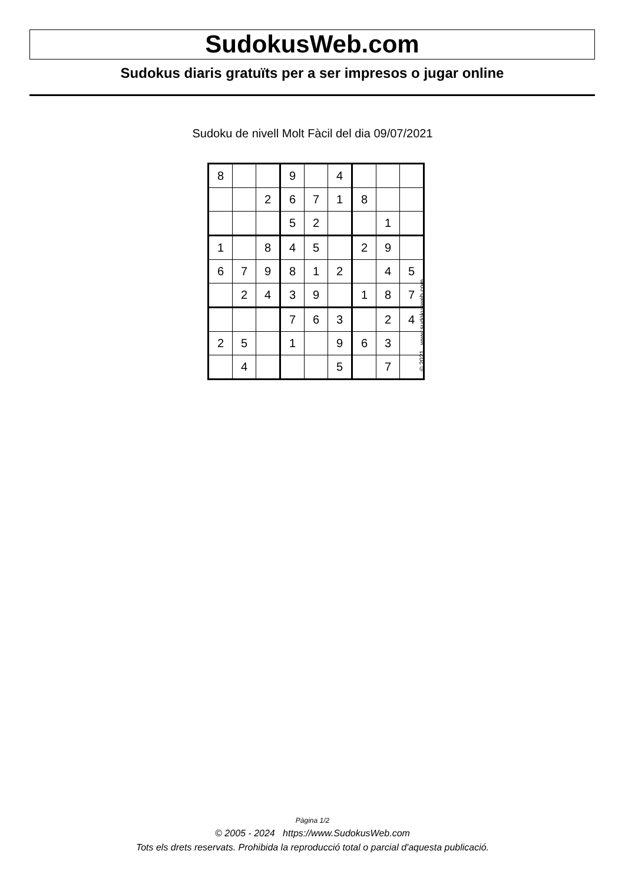SudokusWeb.com
Sudokus diaris gratuïts per a ser impresos o jugar online
Sudoku de nivell Molt Fàcil del dia 09/07/2021
| 8 | | | 9 | | 4 | | | |
| | | 2 | 6 | 7 | 1 | 8 | | |
| | | | 5 | 2 | | | 1 | |
| 1 | | 8 | 4 | 5 | | 2 | 9 | |
| 6 | 7 | 9 | 8 | 1 | 2 | | 4 | 5 |
| | 2 | 4 | 3 | 9 | | 1 | 8 | 7 |
| | | | 7 | 6 | 3 | | 2 | 4 |
| 2 | 5 | | 1 | | 9 | 6 | 3 | |
| | 4 | | | | 5 | | 7 | |
© 2021 www.sudokusweb.com
Pàgina 1/2
© 2005 - 2024 https://www.SudokusWeb.com
Tots els drets reservats. Prohibida la reproducció total o parcial d'aquesta publicació.